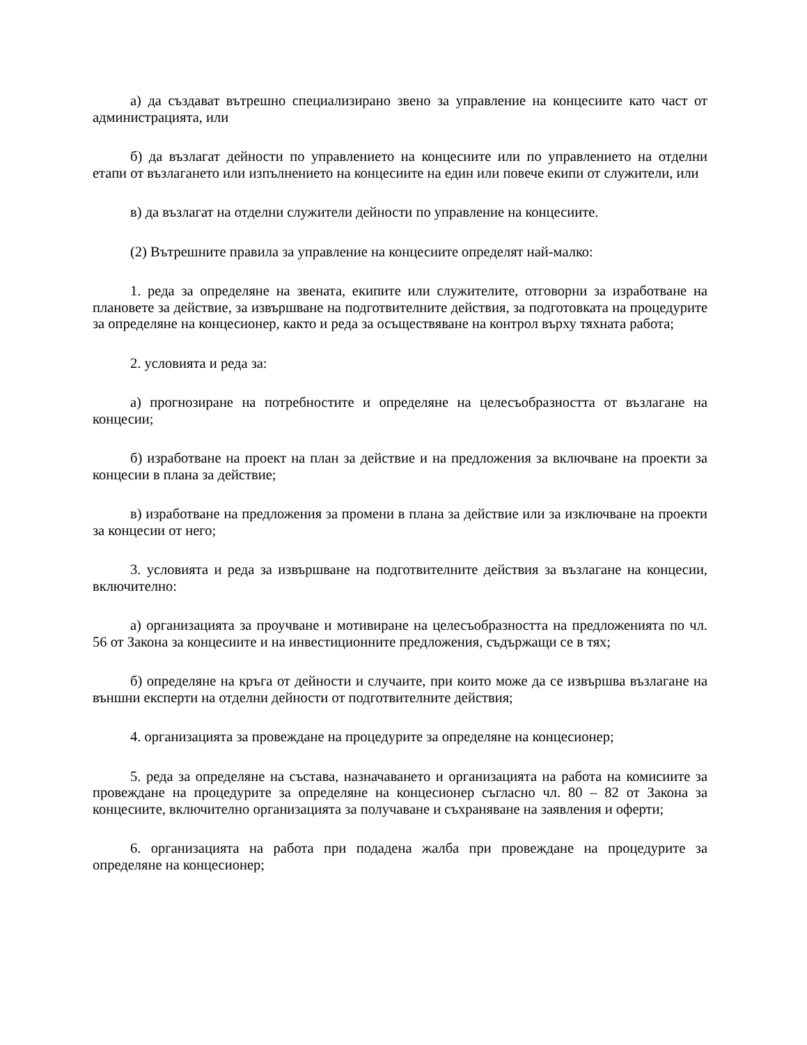а) да създават вътрешно специализирано звено за управление на концесиите като част от администрацията, или
б) да възлагат дейности по управлението на концесиите или по управлението на отделни етапи от възлагането или изпълнението на концесиите на един или повече екипи от служители, или
в) да възлагат на отделни служители дейности по управление на концесиите.
(2) Вътрешните правила за управление на концесиите определят най-малко:
1. реда за определяне на звената, екипите или служителите, отговорни за изработване на плановете за действие, за извършване на подготвителните действия, за подготовката на процедурите за определяне на концесионер, както и реда за осъществяване на контрол върху тяхната работа;
2. условията и реда за:
а) прогнозиране на потребностите и определяне на целесъобразността от възлагане на концесии;
б) изработване на проект на план за действие и на предложения за включване на проекти за концесии в плана за действие;
в) изработване на предложения за промени в плана за действие или за изключване на проекти за концесии от него;
3. условията и реда за извършване на подготвителните действия за възлагане на концесии, включително:
а) организацията за проучване и мотивиране на целесъобразността на предложенията по чл. 56 от Закона за концесиите и на инвестиционните предложения, съдържащи се в тях;
б) определяне на кръга от дейности и случаите, при които може да се извършва възлагане на външни експерти на отделни дейности от подготвителните действия;
4. организацията за провеждане на процедурите за определяне на концесионер;
5. реда за определяне на състава, назначаването и организацията на работа на комисиите за провеждане на процедурите за определяне на концесионер съгласно чл. 80 – 82 от Закона за концесиите, включително организацията за получаване и съхраняване на заявления и оферти;
6. организацията на работа при подадена жалба при провеждане на процедурите за определяне на концесионер;